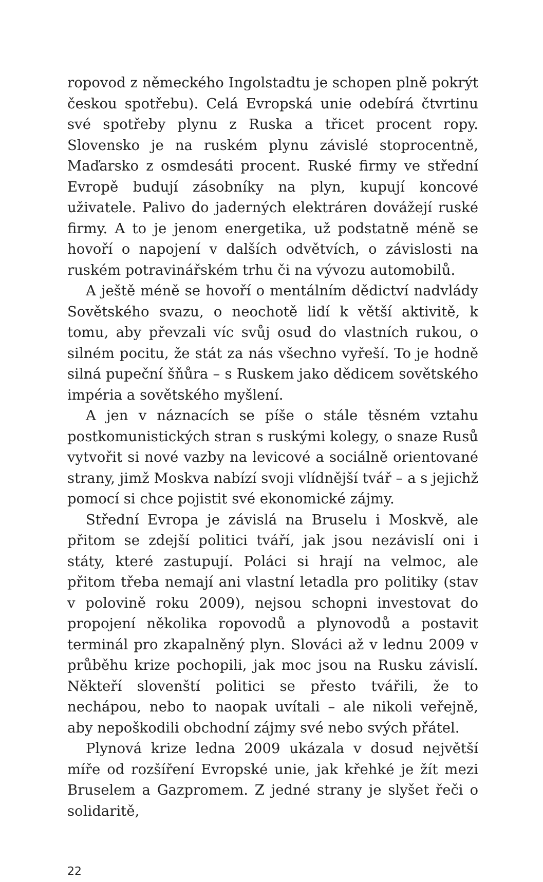ropovod z německého Ingolstadtu je schopen plně pokrýt českou spotřebu). Celá Evropská unie odebírá čtvrtinu své spotřeby plynu z Ruska a třicet procent ropy. Slovensko je na ruském plynu závislé stoprocentně, Maďarsko z osmdesáti procent. Ruské firmy ve střední Evropě budují zásobníky na plyn, kupují koncové uživatele. Palivo do jaderných elektráren dovážejí ruské firmy. A to je jenom energetika, už podstatně méně se hovoří o napojení v dalších odvětvích, o závislosti na ruském potravinářském trhu či na vývozu automobilů.
A ještě méně se hovoří o mentálním dědictví nadvlády Sovětského svazu, o neochotě lidí k větší aktivitě, k tomu, aby převzali víc svůj osud do vlastních rukou, o silném pocitu, že stát za nás všechno vyřeší. To je hodně silná pupeční šňůra – s Ruskem jako dědicem sovětského impéria a sovětského myšlení.
A jen v náznacích se píše o stále těsném vztahu postkomunistických stran s ruskými kolegy, o snaze Rusů vytvořit si nové vazby na levicové a sociálně orientované strany, jimž Moskva nabízí svoji vlídnější tvář – a s jejichž pomocí si chce pojistit své ekonomické zájmy.
Střední Evropa je závislá na Bruselu i Moskvě, ale přitom se zdejší politici tváří, jak jsou nezávislí oni i státy, které zastupují. Poláci si hrají na velmoc, ale přitom třeba nemají ani vlastní letadla pro politiky (stav v polovině roku 2009), nejsou schopni investovat do propojení několika ropovodů a plynovodů a postavit terminál pro zkapalněný plyn. Slováci až v lednu 2009 v průběhu krize pochopili, jak moc jsou na Rusku závislí. Někteří slovenští politici se přesto tvářili, že to nechápou, nebo to naopak uvítali – ale nikoli veřejně, aby nepoškodili obchodní zájmy své nebo svých přátel.
Plynová krize ledna 2009 ukázala v dosud největší míře od rozšíření Evropské unie, jak křehké je žít mezi Bruselem a Gazpromem. Z jedné strany je slyšet řeči o solidaritě,
22